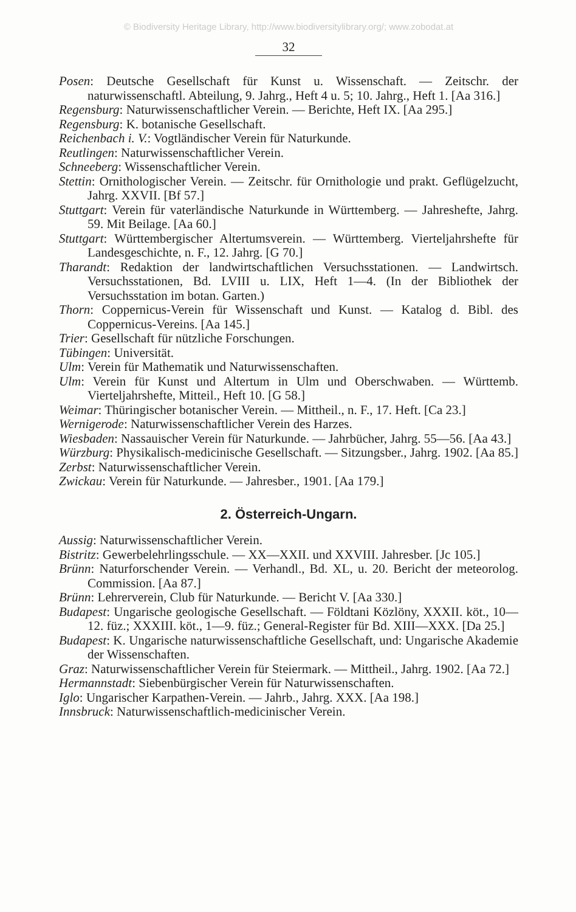© Biodiversity Heritage Library, http://www.biodiversitylibrary.org/; www.zobodat.at
32
Posen: Deutsche Gesellschaft für Kunst u. Wissenschaft. — Zeitschr. der naturwissenschaftl. Abteilung, 9. Jahrg., Heft 4 u. 5; 10. Jahrg., Heft 1. [Aa 316.]
Regensburg: Naturwissenschaftlicher Verein. — Berichte, Heft IX. [Aa 295.]
Regensburg: K. botanische Gesellschaft.
Reichenbach i. V.: Vogtländischer Verein für Naturkunde.
Reutlingen: Naturwissenschaftlicher Verein.
Schneeberg: Wissenschaftlicher Verein.
Stettin: Ornithologischer Verein. — Zeitschr. für Ornithologie und prakt. Geflügelzucht, Jahrg. XXVII. [Bf 57.]
Stuttgart: Verein für vaterländische Naturkunde in Württemberg. — Jahreshefte, Jahrg. 59. Mit Beilage. [Aa 60.]
Stuttgart: Württembergischer Altertumsverein. — Württemberg. Vierteljahrshefte für Landesgeschichte, n. F., 12. Jahrg. [G 70.]
Tharandt: Redaktion der landwirtschaftlichen Versuchsstationen. — Landwirtsch. Versuchsstationen, Bd. LVIII u. LIX, Heft 1—4. (In der Bibliothek der Versuchsstation im botan. Garten.)
Thorn: Coppernicus-Verein für Wissenschaft und Kunst. — Katalog d. Bibl. des Coppernicus-Vereins. [Aa 145.]
Trier: Gesellschaft für nützliche Forschungen.
Tübingen: Universität.
Ulm: Verein für Mathematik und Naturwissenschaften.
Ulm: Verein für Kunst und Altertum in Ulm und Oberschwaben. — Württemb. Vierteljahrshefte, Mitteil., Heft 10. [G 58.]
Weimar: Thüringischer botanischer Verein. — Mittheil., n. F., 17. Heft. [Ca 23.]
Wernigerode: Naturwissenschaftlicher Verein des Harzes.
Wiesbaden: Nassauischer Verein für Naturkunde. — Jahrbücher, Jahrg. 55—56. [Aa 43.]
Würzburg: Physikalisch-medicinische Gesellschaft. — Sitzungsber., Jahrg. 1902. [Aa 85.]
Zerbst: Naturwissenschaftlicher Verein.
Zwickau: Verein für Naturkunde. — Jahresber., 1901. [Aa 179.]
2. Österreich-Ungarn.
Aussig: Naturwissenschaftlicher Verein.
Bistritz: Gewerbelehrlingsschule. — XX—XXII. und XXVIII. Jahresber. [Jc 105.]
Brünn: Naturforschender Verein. — Verhandl., Bd. XL, u. 20. Bericht der meteorolog. Commission. [Aa 87.]
Brünn: Lehrerverein, Club für Naturkunde. — Bericht V. [Aa 330.]
Budapest: Ungarische geologische Gesellschaft. — Földtani Közlöny, XXXII. köt., 10—12. füz.; XXXIII. köt., 1—9. füz.; General-Register für Bd. XIII—XXX. [Da 25.]
Budapest: K. Ungarische naturwissenschaftliche Gesellschaft, und: Ungarische Akademie der Wissenschaften.
Graz: Naturwissenschaftlicher Verein für Steiermark. — Mittheil., Jahrg. 1902. [Aa 72.]
Hermannstadt: Siebenbürgischer Verein für Naturwissenschaften.
Iglo: Ungarischer Karpathen-Verein. — Jahrb., Jahrg. XXX. [Aa 198.]
Innsbruck: Naturwissenschaftlich-medicinischer Verein.